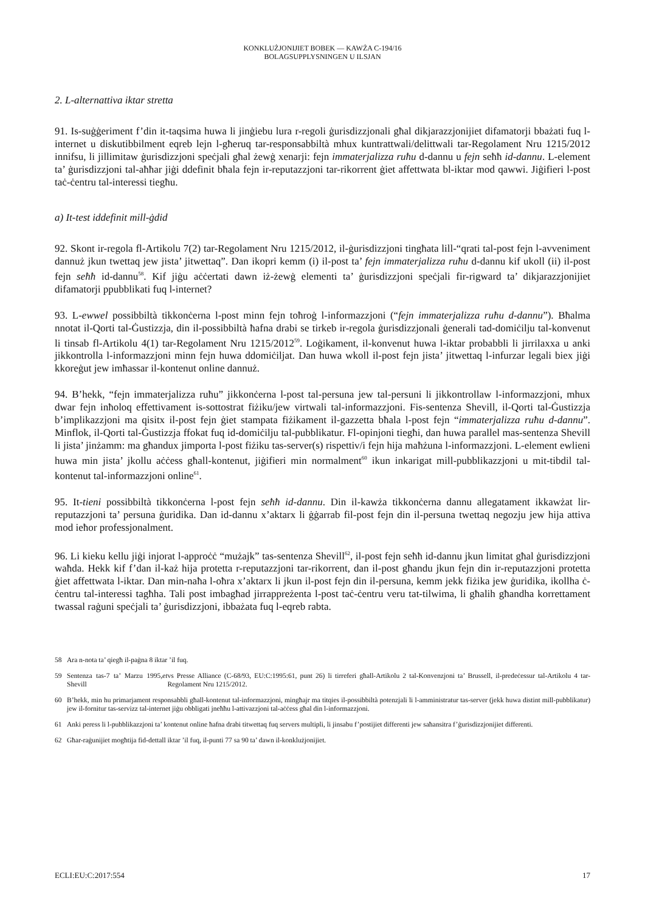KONKLUŻJONIJIET BOBEK — KAWŻA C-194/16
BOLAGSUPPLYSNINGEN U ILSJAN
2. L-alternattiva iktar stretta
91. Is-suġġeriment f’din it-taqsima huwa li jinġiebu lura r-regoli ġurisdizzjonali għal dikjarazzjonijiet difamatorji bbażati fuq l-internet u diskutibbilment eqreb lejn l-għeruq tar-responsabbiltà mhux kuntrattwali/delittwali tar-Regolament Nru 1215/2012 innifsu, li jillimitaw ġurisdizzjoni speċjali għal żewġ xenarji: fejn immaterjalizza ruħu d-dannu u fejn seħħ id-dannu. L-element ta’ ġurisdizzjoni tal-aħħar jiġi ddefinit bħala fejn ir-reputazzjoni tar-rikorrent ġiet affettwata bl-iktar mod qawwi. Jiġifieri l-post taċ-ċentru tal-interessi tiegħu.
a) It-test iddefinit mill-ġdid
92. Skont ir-regola fl-Artikolu 7(2) tar-Regolament Nru 1215/2012, il-ġurisdizzjoni tingħata lill-“qrati tal-post fejn l-avveniment dannuż jkun twettaq jew jista’ jitwettaq”. Dan ikopri kemm (i) il-post ta’ fejn immaterjalizza ruħu d-dannu kif ukoll (ii) il-post fejn seħħ id-dannu<sup>58</sup>. Kif jiġu aċċertati dawn iż-żewġ elementi ta’ ġurisdizzjoni speċjali fir-rigward ta’ dikjarazzjonijiet difamatorji ppubblikati fuq l-internet?
93. L-ewwel possibbiltà tikkonċerna l-post minn fejn toħroġ l-informazzjoni (“fejn immaterjalizza ruħu d-dannu”). Bħalma nnotat il-Qorti tal-Ġustizzja, din il-possibbiltà ħafna drabi se tirkeb ir-regola ġurisdizzjonali ġenerali tad-domiċilju tal-konvenut li tinsab fl-Artikolu 4(1) tar-Regolament Nru 1215/2012<sup>59</sup>. Loġikament, il-konvenut huwa l-iktar probabbli li jirrilaxxa u anki jikkontrolla l-informazzjoni minn fejn huwa ddomiċiljat. Dan huwa wkoll il-post fejn jista’ jitwettaq l-infurzar legali biex jiġi kkoreġut jew imħassar il-kontenut online dannuż.
94. B’hekk, “fejn immaterjalizza ruħu” jikkonċerna l-post tal-persuna jew tal-persuni li jikkontrollaw l-informazzjoni, mhux dwar fejn inħoloq effettivament is-sottostrat fiżiku/jew virtwali tal-informazzjoni. Fis-sentenza Shevill, il-Qorti tal-Ġustizzja b’implikazzjoni ma qisitx il-post fejn ġiet stampata fiżikament il-gazzetta bħala l-post fejn “immaterjalizza ruħu d-dannu”. Minflok, il-Qorti tal-Ġustizzja ffokat fuq id-domiċilju tal-pubblikatur. Fl-opinjoni tiegħi, dan huwa parallel mas-sentenza Shevill li jista’ jinżamm: ma għandux jimporta l-post fiżiku tas-server(s) rispettiv/i fejn hija maħżuna l-informazzjoni. L-element ewlieni huwa min jista’ jkollu aċċess għall-kontenut, jiġifieri min normalment<sup>60</sup> ikun inkarigat mill-pubblikazzjoni u mit-tibdil tal-kontenut tal-informazzjoni online<sup>61</sup>.
95. It-tieni possibbiltà tikkonċerna l-post fejn seħħ id-dannu. Din il-kawża tikkonċerna dannu allegatament ikkawżat lir-reputazzjoni ta’ persuna ġuridika. Dan id-dannu x’aktarx li ġġarrab fil-post fejn din il-persuna twettaq negozju jew hija attiva mod ieħor professjonalment.
96. Li kieku kellu jiġi injorat l-approċċ “mużajk” tas-sentenza Shevill<sup>62</sup>, il-post fejn seħħ id-dannu jkun limitat għal ġurisdizzjoni waħda. Hekk kif f’dan il-każ hija protetta r-reputazzjoni tar-rikorrent, dan il-post għandu jkun fejn din ir-reputazzjoni protetta ġiet affettwata l-iktar. Dan min-naħa l-oħra x’aktarx li jkun il-post fejn din il-persuna, kemm jekk fiżika jew ġuridika, ikollha ċ-ċentru tal-interessi tagħha. Tali post imbagħad jirrappreżenta l-post taċ-ċentru veru tat-tilwima, li għalih għandha korrettament twassal raġuni speċjali ta’ ġurisdizzjoni, ibbażata fuq l-eqreb rabta.
58 Ara n-nota ta’ qiegħ il-paġna 8 iktar ’il fuq.
59 Sentenza tas-7 ta’ Marzu 1995, Shevill et vs Presse Alliance (C-68/93, EU:C:1995:61, punt 26) li tirreferi għall-Artikolu 2 tal-Konvenzjoni ta’ Brussell, il-predeċessur tal-Artikolu 4 tar-Regolament Nru 1215/2012.
60 B’hekk, min hu primarjament responsabbli għall-kontenut tal-informazzjoni, mingħajr ma titqies il-possibbiltà potenzjali li l-amministratur tas-server (jekk huwa distint mill-pubblikatur) jew il-fornitur tas-servizz tal-internet jiġu obbligati jneħħu l-attivazzjoni tal-aċċess għal din l-informazzjoni.
61 Anki peress li l-pubblikazzjoni ta’ kontenut online ħafna drabi titwettaq fuq servers multipli, li jinsabu f’postijiet differenti jew saħansitra f’ġurisdizzjonijiet differenti.
62 Għar-raġunijiet mogħtija fid-dettall iktar ’il fuq, il-punti 77 sa 90 ta’ dawn il-konklużjonijiet.
ECLI:EU:C:2017:554 17